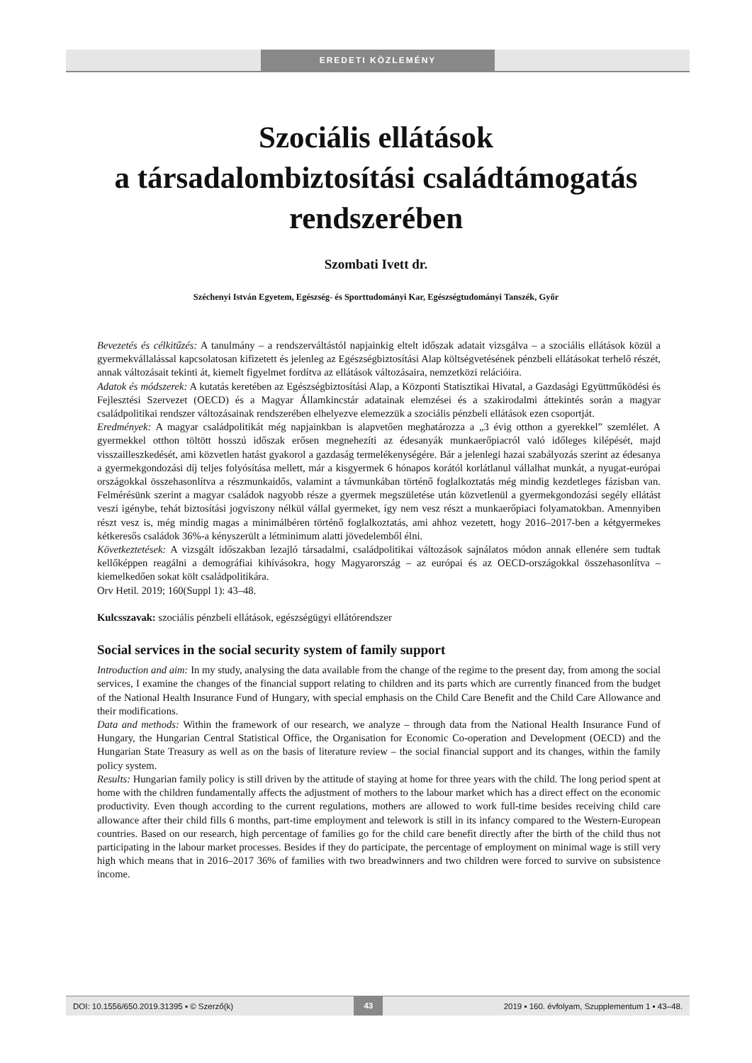EREDETI KÖZLEMÉNY
Szociális ellátások
a társadalombiztosítási családtámogatás
rendszerében
Szombati Ivett dr.
Széchenyi István Egyetem, Egészség- és Sporttudományi Kar, Egészségtudományi Tanszék, Győr
Bevezetés és célkitűzés: A tanulmány – a rendszerváltástól napjainkig eltelt időszak adatait vizsgálva – a szociális ellátások közül a gyermekvállalással kapcsolatosan kifizetett és jelenleg az Egészségbiztosítási Alap költségvetésének pénzbeli ellátásokat terhelő részét, annak változásait tekinti át, kiemelt figyelmet fordítva az ellátások változásaira, nemzetközi relációira.
Adatok és módszerek: A kutatás keretében az Egészségbiztosítási Alap, a Központi Statisztikai Hivatal, a Gazdasági Együttműködési és Fejlesztési Szervezet (OECD) és a Magyar Államkincstár adatainak elemzései és a szakirodalmi áttekintés során a magyar családpolitikai rendszer változásainak rendszerében elhelyezve elemezzük a szociális pénzbeli ellátások ezen csoportját.
Eredmények: A magyar családpolitikát még napjainkban is alapvetően meghatározza a „3 évig otthon a gyerekkel” szemlélet. A gyermekkel otthon töltött hosszú időszak erősen megnehezíti az édesanyák munkaerőpiacról való időleges kilépését, majd visszailleszkedését, ami közvetlen hatást gyakorol a gazdaság termelékenységére. Bár a jelenlegi hazai szabályozás szerint az édesanya a gyermekgondozási díj teljes folyósítása mellett, már a kisgyermek 6 hónapos korától korlátlanul vállalhat munkát, a nyugat-európai országokkal összehasonlítva a részmunkaidős, valamint a távmunkában történő foglalkoztatás még mindig kezdetleges fázisban van. Felmérésünk szerint a magyar családok nagyobb része a gyermek megszületése után közvetlenül a gyermekgondozási segély ellátást veszi igénybe, tehát biztosítási jogviszony nélkül vállal gyermeket, így nem vesz részt a munkaerőpiaci folyamatokban. Amennyiben részt vesz is, még mindig magas a minimálbéren történő foglalkoztatás, ami ahhoz vezetett, hogy 2016–2017-ben a kétgyermekes kétkeresős családok 36%-a kényszerült a létminimum alatti jövedelemből élni.
Következtetések: A vizsgált időszakban lezajló társadalmi, családpolitikai változások sajnálatos módon annak ellenére sem tudtak kellőképpen reagálni a demográfiai kihívásokra, hogy Magyarország – az európai és az OECD-országokkal összehasonlítva – kiemelkedően sokat költ családpolitikára.
Orv Hetil. 2019; 160(Suppl 1): 43–48.
Kulcsszavak: szociális pénzbeli ellátások, egészségügyi ellátórendszer
Social services in the social security system of family support
Introduction and aim: In my study, analysing the data available from the change of the regime to the present day, from among the social services, I examine the changes of the financial support relating to children and its parts which are currently financed from the budget of the National Health Insurance Fund of Hungary, with special emphasis on the Child Care Benefit and the Child Care Allowance and their modifications.
Data and methods: Within the framework of our research, we analyze – through data from the National Health Insurance Fund of Hungary, the Hungarian Central Statistical Office, the Organisation for Economic Co-operation and Development (OECD) and the Hungarian State Treasury as well as on the basis of literature review – the social financial support and its changes, within the family policy system.
Results: Hungarian family policy is still driven by the attitude of staying at home for three years with the child. The long period spent at home with the children fundamentally affects the adjustment of mothers to the labour market which has a direct effect on the economic productivity. Even though according to the current regulations, mothers are allowed to work full-time besides receiving child care allowance after their child fills 6 months, part-time employment and telework is still in its infancy compared to the Western-European countries. Based on our research, high percentage of families go for the child care benefit directly after the birth of the child thus not participating in the labour market processes. Besides if they do participate, the percentage of employment on minimal wage is still very high which means that in 2016–2017 36% of families with two breadwinners and two children were forced to survive on subsistence income.
DOI: 10.1556/650.2019.31395 ▪ © Szerző(k) 43 2019 ▪ 160. évfolyam, Szupplementum 1 ▪ 43–48.